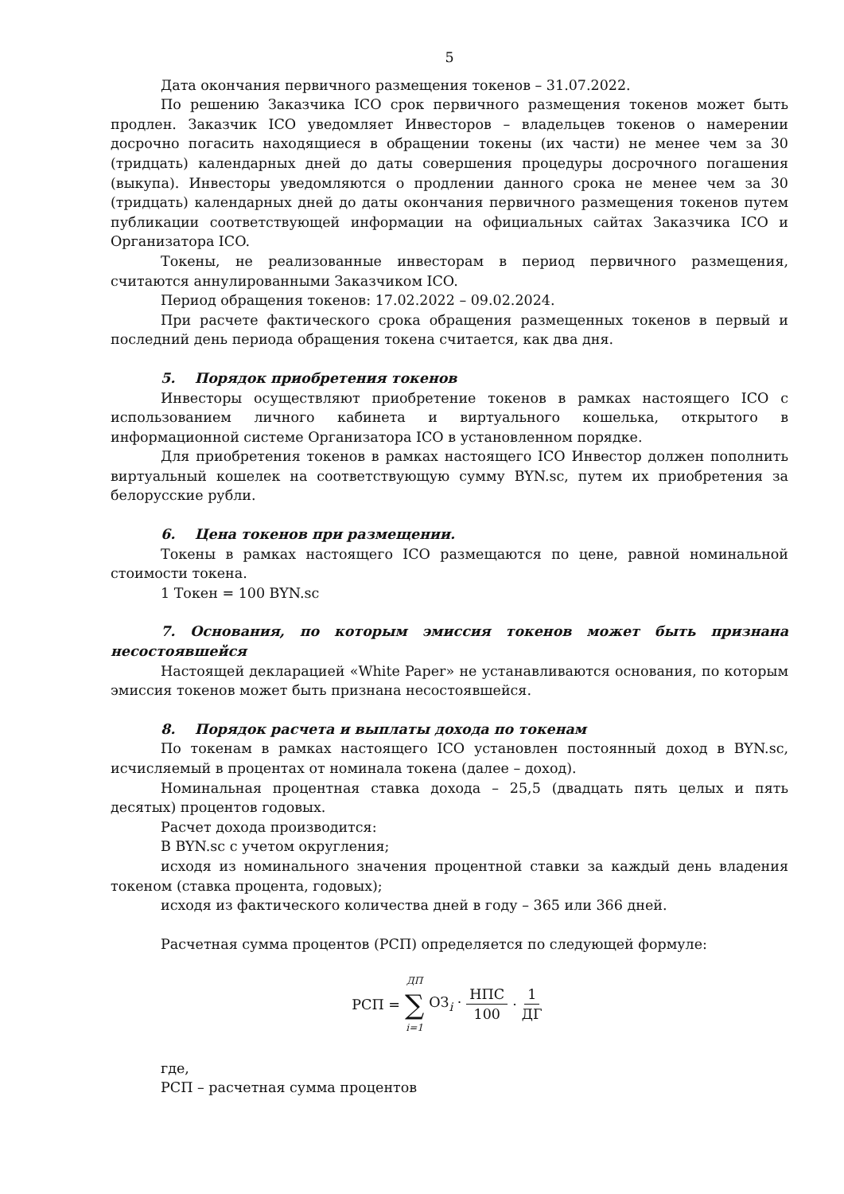5
Дата окончания первичного размещения токенов – 31.07.2022.
По решению Заказчика ICO срок первичного размещения токенов может быть продлен. Заказчик ICO уведомляет Инвесторов – владельцев токенов о намерении досрочно погасить находящиеся в обращении токены (их части) не менее чем за 30 (тридцать) календарных дней до даты совершения процедуры досрочного погашения (выкупа). Инвесторы уведомляются о продлении данного срока не менее чем за 30 (тридцать) календарных дней до даты окончания первичного размещения токенов путем публикации соответствующей информации на официальных сайтах Заказчика ICO и Организатора ICO.
Токены, не реализованные инвесторам в период первичного размещения, считаются аннулированными Заказчиком ICO.
Период обращения токенов: 17.02.2022 – 09.02.2024.
При расчете фактического срока обращения размещенных токенов в первый и последний день периода обращения токена считается, как два дня.
5. Порядок приобретения токенов
Инвесторы осуществляют приобретение токенов в рамках настоящего ICO с использованием личного кабинета и виртуального кошелька, открытого в информационной системе Организатора ICO в установленном порядке.
Для приобретения токенов в рамках настоящего ICO Инвестор должен пополнить виртуальный кошелек на соответствующую сумму BYN.sc, путем их приобретения за белорусские рубли.
6. Цена токенов при размещении.
Токены в рамках настоящего ICO размещаются по цене, равной номинальной стоимости токена.
1 Токен = 100 BYN.sc
7. Основания, по которым эмиссия токенов может быть признана несостоявшейся
Настоящей декларацией «White Paper» не устанавливаются основания, по которым эмиссия токенов может быть признана несостоявшейся.
8. Порядок расчета и выплаты дохода по токенам
По токенам в рамках настоящего ICO установлен постоянный доход в BYN.sc, исчисляемый в процентах от номинала токена (далее – доход).
Номинальная процентная ставка дохода – 25,5 (двадцать пять целых и пять десятых) процентов годовых.
Расчет дохода производится:
В BYN.sc с учетом округления;
исходя из номинального значения процентной ставки за каждый день владения токеном (ставка процента, годовых);
исходя из фактического количества дней в году – 365 или 366 дней.
Расчетная сумма процентов (РСП) определяется по следующей формуле:
РСП = ДП ∑ i=1 ОЗ<sub>i</sub> · НПС 100 · 1 ДГ
где,
РСП – расчетная сумма процентов